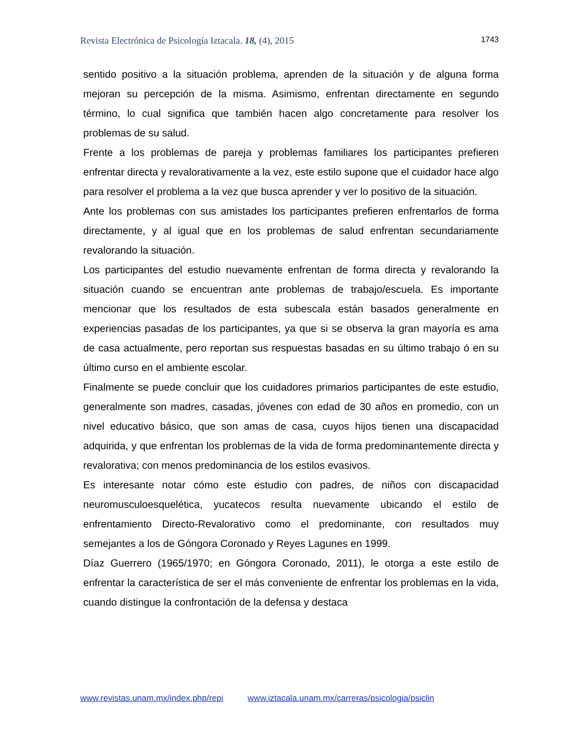Revista Electrónica de Psicología Iztacala. 18, (4), 2015 1743
sentido positivo a la situación problema, aprenden de la situación y de alguna forma mejoran su percepción de la misma. Asimismo, enfrentan directamente en segundo término, lo cual significa que también hacen algo concretamente para resolver los problemas de su salud.
Frente a los problemas de pareja y problemas familiares los participantes prefieren enfrentar directa y revalorativamente a la vez, este estilo supone que el cuidador hace algo para resolver el problema a la vez que busca aprender y ver lo positivo de la situación.
Ante los problemas con sus amistades los participantes prefieren enfrentarlos de forma directamente, y al igual que en los problemas de salud enfrentan secundariamente revalorando la situación.
Los participantes del estudio nuevamente enfrentan de forma directa y revalorando la situación cuando se encuentran ante problemas de trabajo/escuela. Es importante mencionar que los resultados de esta subescala están basados generalmente en experiencias pasadas de los participantes, ya que si se observa la gran mayoría es ama de casa actualmente, pero reportan sus respuestas basadas en su último trabajo ó en su último curso en el ambiente escolar.
Finalmente se puede concluir que los cuidadores primarios participantes de este estudio, generalmente son madres, casadas, jóvenes con edad de 30 años en promedio, con un nivel educativo básico, que son amas de casa, cuyos hijos tienen una discapacidad adquirida, y que enfrentan los problemas de la vida de forma predominantemente directa y revalorativa; con menos predominancia de los estilos evasivos.
Es interesante notar cómo este estudio con padres, de niños con discapacidad neuromusculoesquelética, yucatecos resulta nuevamente ubicando el estilo de enfrentamiento Directo-Revalorativo como el predominante, con resultados muy semejantes a los de Góngora Coronado y Reyes Lagunes en 1999.
Díaz Guerrero (1965/1970; en Góngora Coronado, 2011), le otorga a este estilo de enfrentar la característica de ser el más conveniente de enfrentar los problemas en la vida, cuando distingue la confrontación de la defensa y destaca
www.revistas.unam.mx/index.php/repi www.iztacala.unam.mx/carreras/psicologia/psiclin